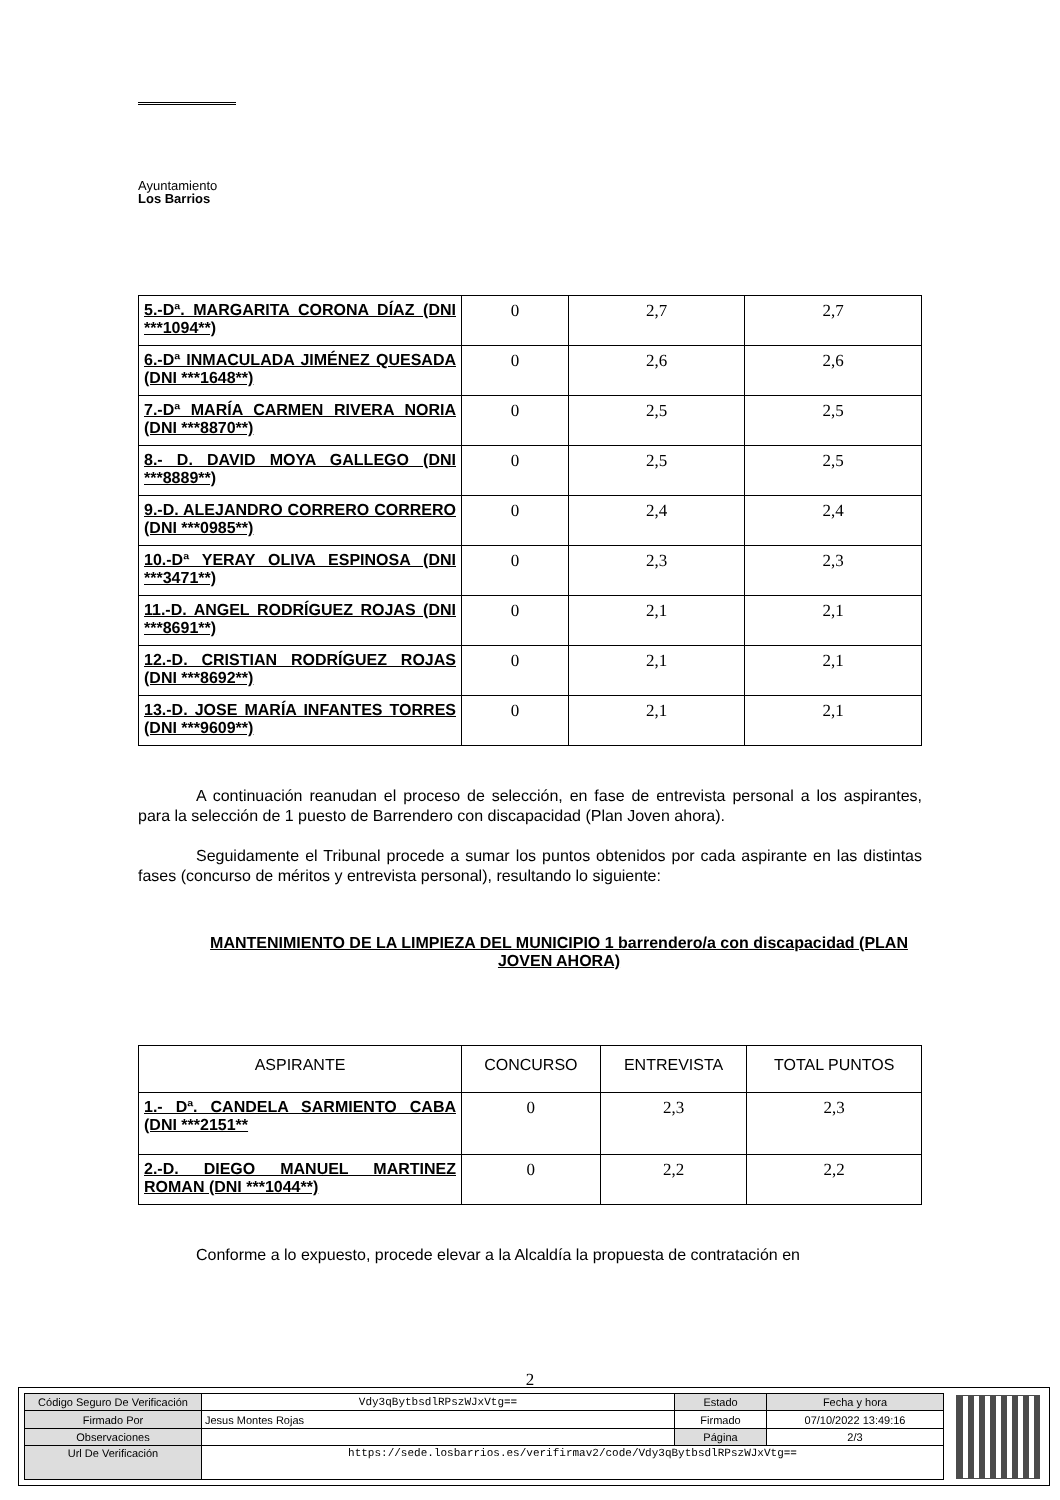Ayuntamiento
Los Barrios
| 5.-Dª. MARGARITA CORONA DÍAZ (DNI ***1094**) | 0 | 2,7 | 2,7 |
| 6.-Dª INMACULADA JIMÉNEZ QUESADA (DNI ***1648**) | 0 | 2,6 | 2,6 |
| 7.-Dª MARÍA CARMEN RIVERA NORIA (DNI ***8870**) | 0 | 2,5 | 2,5 |
| 8.- D. DAVID MOYA GALLEGO (DNI ***8889**) | 0 | 2,5 | 2,5 |
| 9.-D. ALEJANDRO CORRERO CORRERO (DNI ***0985**) | 0 | 2,4 | 2,4 |
| 10.-Dª YERAY OLIVA ESPINOSA (DNI ***3471**) | 0 | 2,3 | 2,3 |
| 11.-D. ANGEL RODRÍGUEZ ROJAS (DNI ***8691**) | 0 | 2,1 | 2,1 |
| 12.-D. CRISTIAN RODRÍGUEZ ROJAS (DNI ***8692**) | 0 | 2,1 | 2,1 |
| 13.-D. JOSE MARÍA INFANTES TORRES (DNI ***9609**) | 0 | 2,1 | 2,1 |
A continuación reanudan el proceso de selección, en fase de entrevista personal a los aspirantes, para la selección de 1 puesto de Barrendero con discapacidad (Plan Joven ahora).
Seguidamente el Tribunal procede a sumar los puntos obtenidos por cada aspirante en las distintas fases (concurso de méritos y entrevista personal), resultando lo siguiente:
MANTENIMIENTO DE LA LIMPIEZA DEL MUNICIPIO 1 barrendero/a con discapacidad (PLAN JOVEN AHORA)
| ASPIRANTE | CONCURSO | ENTREVISTA | TOTAL PUNTOS |
| --- | --- | --- | --- |
| 1.- Dª. CANDELA SARMIENTO CABA (DNI ***2151** | 0 | 2,3 | 2,3 |
| 2.-D. DIEGO MANUEL MARTINEZ ROMAN (DNI ***1044**) | 0 | 2,2 | 2,2 |
Conforme a lo expuesto, procede elevar a la Alcaldía la propuesta de contratación en
2
| Código Seguro De Verificación | Vdy3qBytbsdlRPszWJxVtg== | Estado | Fecha y hora |
| Firmado Por | Jesus Montes Rojas | Firmado | 07/10/2022 13:49:16 |
| Observaciones | | Página | 2/3 |
| Url De Verificación | https://sede.losbarrios.es/verifirmav2/code/Vdy3qBytbsdlRPszWJxVtg== | | |